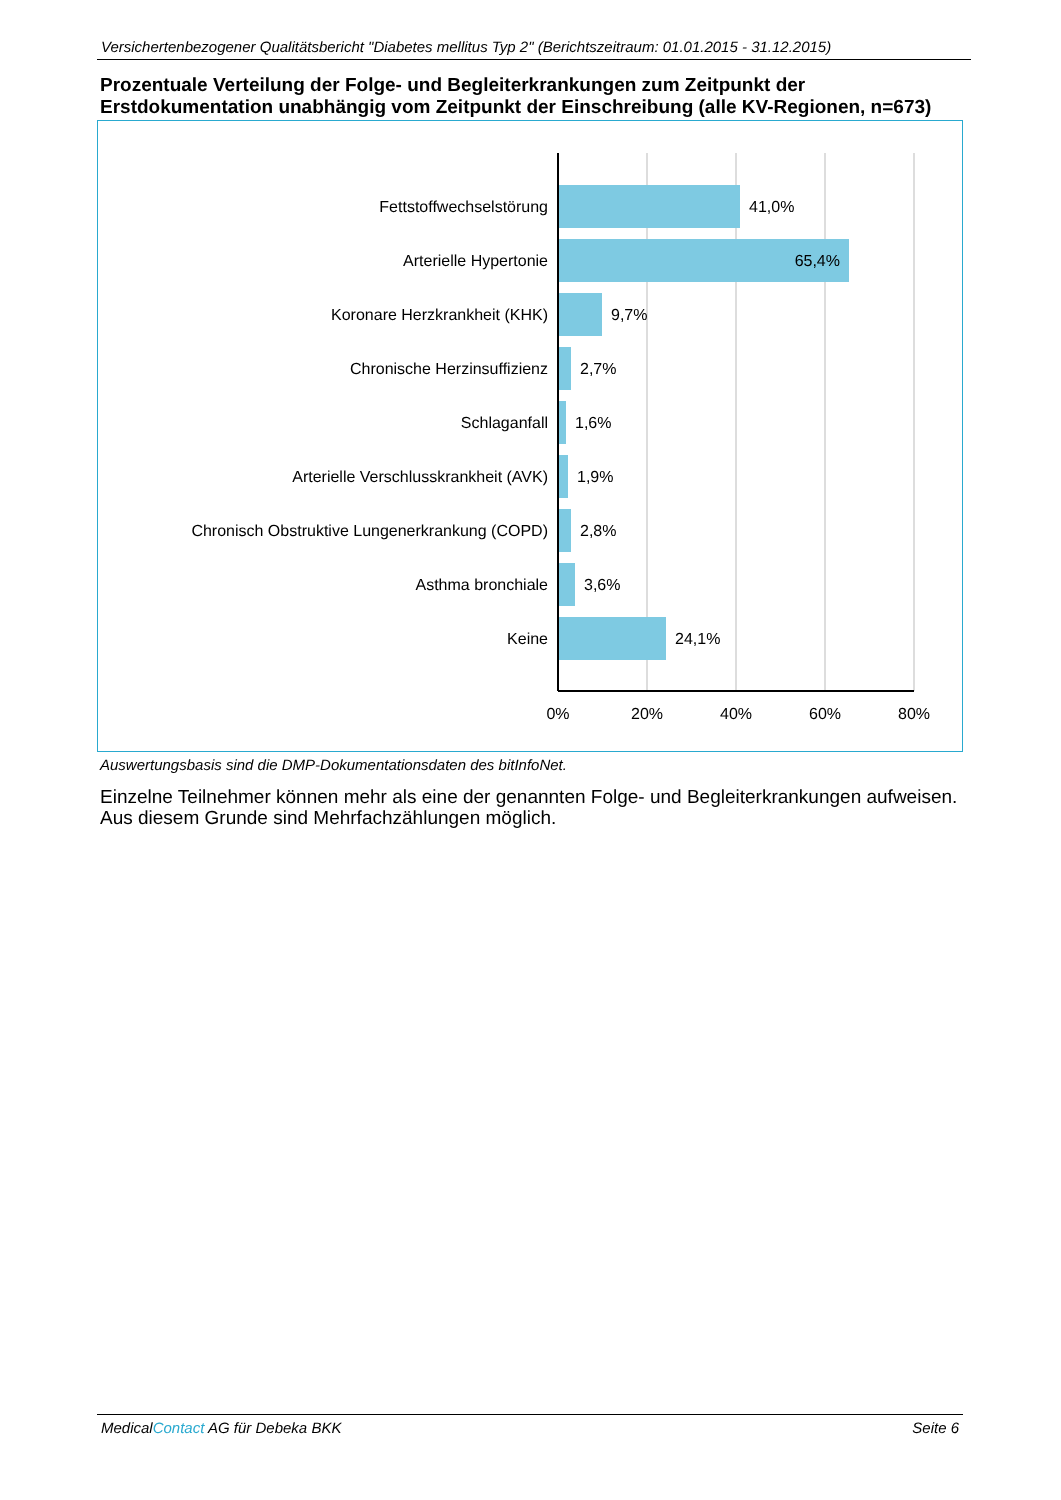Versichertenbezogener Qualitätsbericht "Diabetes mellitus Typ 2" (Berichtszeitraum: 01.01.2015 - 31.12.2015)
Prozentuale Verteilung der Folge- und Begleiterkrankungen zum Zeitpunkt der Erstdokumentation unabhängig vom Zeitpunkt der Einschreibung (alle KV-Regionen, n=673)
Fettstoffwechselstörung
Arterielle Hypertonie
Koronare Herzkrankheit (KHK)
Chronische Herzinsuffizienz
Schlaganfall
Arterielle Verschlusskrankheit (AVK)
Chronisch Obstruktive Lungenerkrankung (COPD)
Asthma bronchiale
Keine
65,4%
41,0%
9,7%
2,7%
1,6%
1,9%
2,8%
3,6%
24,1%
0%
20%
40%
60%
80%
Auswertungsbasis sind die DMP-Dokumentationsdaten des bitInfoNet.
Einzelne Teilnehmer können mehr als eine der genannten Folge- und Begleiterkrankungen aufweisen. Aus diesem Grunde sind Mehrfachzählungen möglich.
MedicalContact AG für Debeka BKK Seite 6